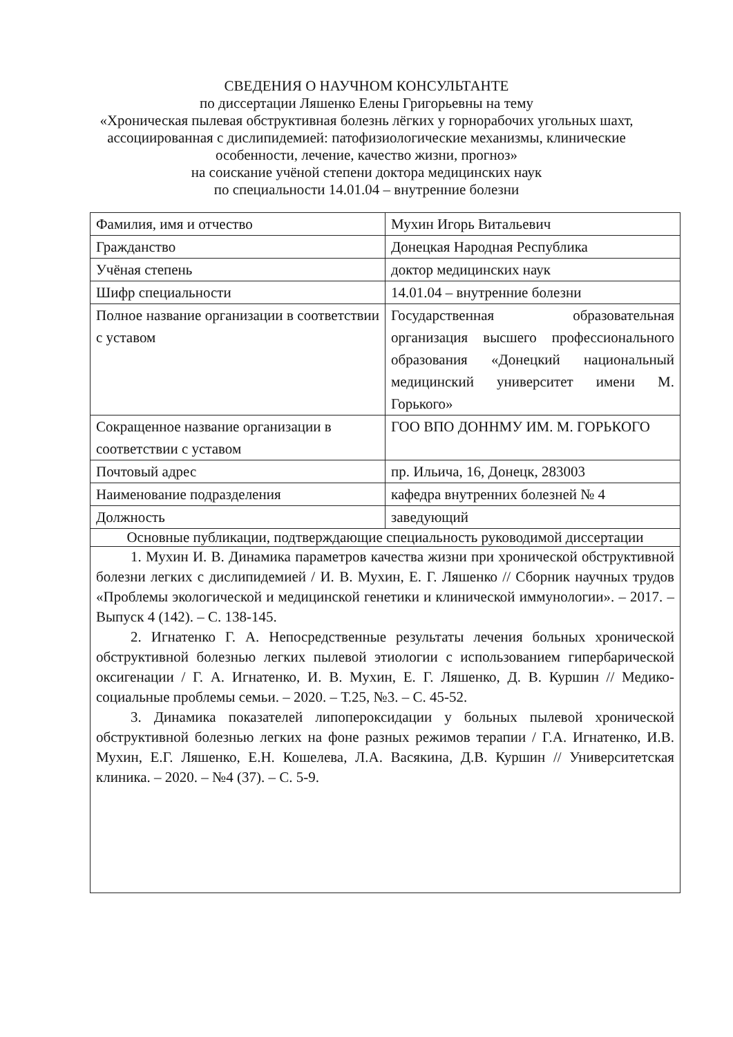СВЕДЕНИЯ О НАУЧНОМ КОНСУЛЬТАНТЕ
по диссертации Ляшенко Елены Григорьевны на тему
«Хроническая пылевая обструктивная болезнь лёгких у горнорабочих угольных шахт, ассоциированная с дислипидемией: патофизиологические механизмы, клинические особенности, лечение, качество жизни, прогноз»
на соискание учёной степени доктора медицинских наук
по специальности 14.01.04 – внутренние болезни
| Фамилия, имя и отчество | Мухин Игорь Витальевич |
| Гражданство | Донецкая Народная Республика |
| Учёная степень | доктор медицинских наук |
| Шифр специальности | 14.01.04 – внутренние болезни |
| Полное название организации в соответствии с уставом | Государственная образовательная организация высшего профессионального образования «Донецкий национальный медицинский университет имени М. Горького» |
| Сокращенное название организации в соответствии с уставом | ГОО ВПО ДОННМУ ИМ. М. ГОРЬКОГО |
| Почтовый адрес | пр. Ильича, 16, Донецк, 283003 |
| Наименование подразделения | кафедра внутренних болезней № 4 |
| Должность | заведующий |
| Основные публикации, подтверждающие специальность руководимой диссертации | |
| 1. Мухин И. В. Динамика параметров качества жизни при хронической обструктивной болезни легких с дислипидемией / И. В. Мухин, Е. Г. Ляшенко // Сборник научных трудов «Проблемы экологической и медицинской генетики и клинической иммунологии». – 2017. – Выпуск 4 (142). – С. 138-145. 2. Игнатенко Г. А. Непосредственные результаты лечения больных хронической обструктивной болезнью легких пылевой этиологии с использованием гипербарической оксигенации / Г. А. Игнатенко, И. В. Мухин, Е. Г. Ляшенко, Д. В. Куршин // Медико-социальные проблемы семьи. – 2020. – Т.25, №3. – С. 45-52. 3. Динамика показателей липопероксидации у больных пылевой хронической обструктивной болезнью легких на фоне разных режимов терапии / Г.А. Игнатенко, И.В. Мухин, Е.Г. Ляшенко, Е.Н. Кошелева, Л.А. Васякина, Д.В. Куршин // Университетская клиника. – 2020. – №4 (37). – С. 5-9. | |